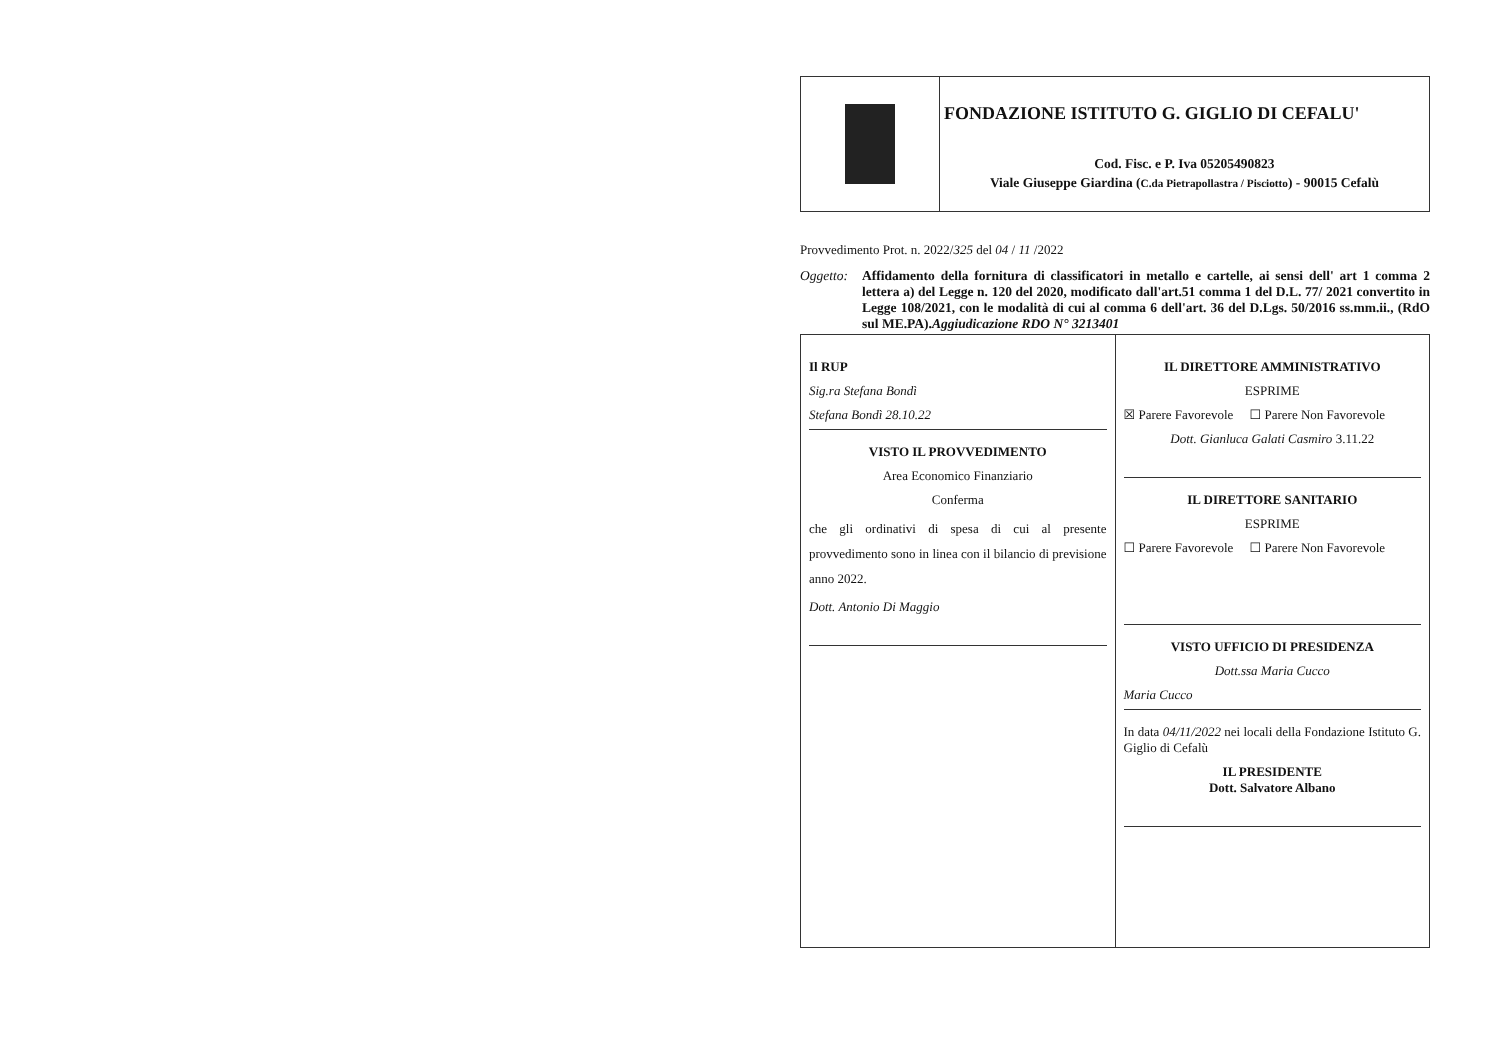FONDAZIONE ISTITUTO G. GIGLIO DI CEFALU'
Cod. Fisc. e P. Iva 05205490823
Viale Giuseppe Giardina (C.da Pietrapollastra / Pisciotto) - 90015 Cefalù
Provvedimento Prot. n. 2022/325 del 04 / 11 /2022
Oggetto: Affidamento della fornitura di classificatori in metallo e cartelle, ai sensi dell' art 1 comma 2 lettera a) del Legge n. 120 del 2020, modificato dall'art.51 comma 1 del D.L. 77/ 2021 convertito in Legge 108/2021, con le modalità di cui al comma 6 dell'art. 36 del D.Lgs. 50/2016 ss.mm.ii., (RdO sul ME.PA).Aggiudicazione RDO N° 3213401
| Il RUP Sig.ra Stefana Bondì Stefana Bondì 28.10.22 VISTO IL PROVVEDIMENTO Area Economico Finanziario Conferma che gli ordinativi di spesa di cui al presente provvedimento sono in linea con il bilancio di previsione anno 2022. Dott. Antonio Di Maggio | IL DIRETTORE AMMINISTRATIVO ESPRIME ☒ Parere Favorevole ☐ Parere Non Favorevole Dott. Gianluca Galati Casmiro 3.11.22 IL DIRETTORE SANITARIO ESPRIME ☐ Parere Favorevole ☐ Parere Non Favorevole VISTO UFFICIO DI PRESIDENZA Dott.ssa Maria Cucco Maria Cucco In data 04/11/2022 nei locali della Fondazione Istituto G. Giglio di Cefalù IL PRESIDENTE Dott. Salvatore Albano |